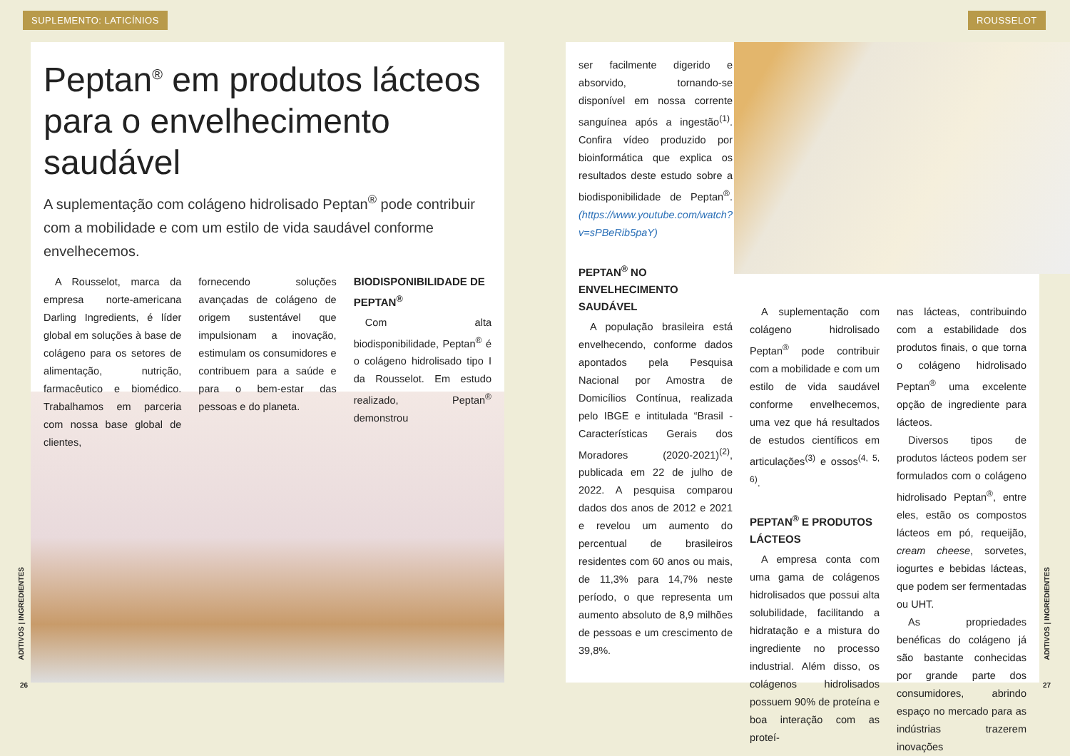SUPLEMENTO: LATICÍNIOS ROUSSELOT
Peptan<sup>®</sup> em produtos lácteos para o envelhecimento saudável
A suplementação com colágeno hidrolisado Peptan<sup>®</sup> pode contribuir com a mobilidade e com um estilo de vida saudável conforme envelhecemos.
A Rousselot, marca da empresa norte-americana Darling Ingredients, é líder global em soluções à base de colágeno para os setores de alimentação, nutrição, farmacêutico e biomédico. Trabalhamos em parceria com nossa base global de clientes,
fornecendo soluções avançadas de colágeno de origem sustentável que impulsionam a inovação, estimulam os consumidores e contribuem para a saúde e para o bem-estar das pessoas e do planeta.
BIODISPONIBILIDADE DE PEPTAN<sup>®</sup>
Com alta biodisponibilidade, Peptan<sup>®</sup> é o colágeno hidrolisado tipo I da Rousselot. Em estudo realizado, Peptan<sup>®</sup> demonstrou
ser facilmente digerido e absorvido, tornando-se disponível em nossa corrente sanguínea após a ingestão<sup>(1)</sup>. Confira vídeo produzido por bioinformática que explica os resultados deste estudo sobre a biodisponibilidade de Peptan<sup>®</sup>. (https://www.youtube.com/watch?v=sPBeRib5paY)
PEPTAN<sup>®</sup> NO ENVELHECIMENTO SAUDÁVEL
A população brasileira está envelhecendo, conforme dados apontados pela Pesquisa Nacional por Amostra de Domicílios Contínua, realizada pelo IBGE e intitulada “Brasil - Características Gerais dos Moradores (2020-2021)<sup>(2)</sup>, publicada em 22 de julho de 2022. A pesquisa comparou dados dos anos de 2012 e 2021 e revelou um aumento do percentual de brasileiros residentes com 60 anos ou mais, de 11,3% para 14,7% neste período, o que representa um aumento absoluto de 8,9 milhões de pessoas e um crescimento de 39,8%.
A suplementação com colágeno hidrolisado Peptan<sup>®</sup> pode contribuir com a mobilidade e com um estilo de vida saudável conforme envelhecemos, uma vez que há resultados de estudos científicos em articulações<sup>(3)</sup> e ossos<sup>(4, 5, 6)</sup>.
PEPTAN<sup>®</sup> E PRODUTOS LÁCTEOS
A empresa conta com uma gama de colágenos hidrolisados que possui alta solubilidade, facilitando a hidratação e a mistura do ingrediente no processo industrial. Além disso, os colágenos hidrolisados possuem 90% de proteína e boa interação com as proteí-
nas lácteas, contribuindo com a estabilidade dos produtos finais, o que torna o colágeno hidrolisado Peptan<sup>®</sup> uma excelente opção de ingrediente para lácteos.
Diversos tipos de produtos lácteos podem ser formulados com o colágeno hidrolisado Peptan<sup>®</sup>, entre eles, estão os compostos lácteos em pó, requeijão, cream cheese, sorvetes, iogurtes e bebidas lácteas, que podem ser fermentadas ou UHT.
As propriedades benéficas do colágeno já são bastante conhecidas por grande parte dos consumidores, abrindo espaço no mercado para as indústrias trazerem inovações
ADITIVOS | INGREDIENTES
ADITIVOS | INGREDIENTES
26 27